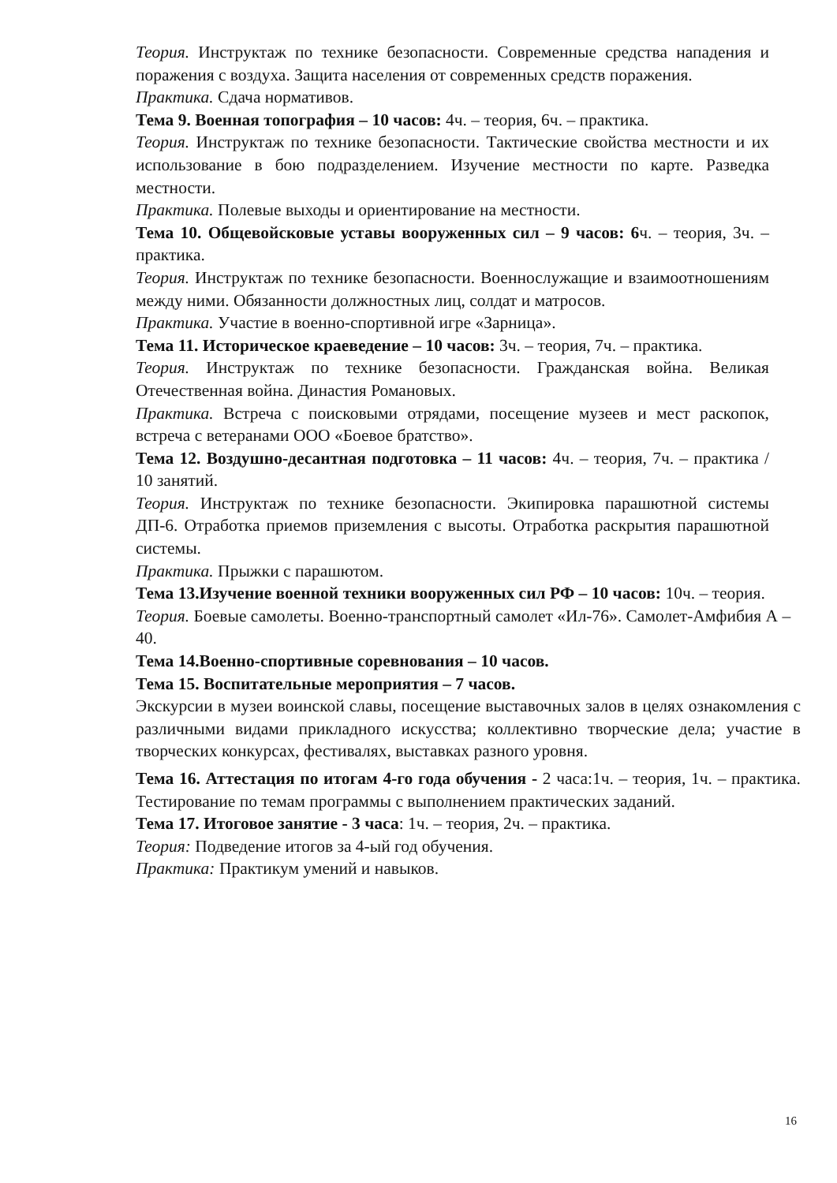Теория. Инструктаж по технике безопасности. Современные средства нападения и поражения с воздуха. Защита населения от современных средств поражения.
Практика. Сдача нормативов.
Тема 9. Военная топография – 10 часов: 4ч. – теория, 6ч. – практика.
Теория. Инструктаж по технике безопасности. Тактические свойства местности и их использование в бою подразделением. Изучение местности по карте. Разведка местности.
Практика. Полевые выходы и ориентирование на местности.
Тема 10. Общевойсковые уставы вооруженных сил – 9 часов: 6ч. – теория, 3ч. – практика.
Теория. Инструктаж по технике безопасности. Военнослужащие и взаимоотношениям между ними. Обязанности должностных лиц, солдат и матросов.
Практика. Участие в военно-спортивной игре «Зарница».
Тема 11. Историческое краеведение – 10 часов: 3ч. – теория, 7ч. – практика.
Теория. Инструктаж по технике безопасности. Гражданская война. Великая Отечественная война. Династия Романовых.
Практика. Встреча с поисковыми отрядами, посещение музеев и мест раскопок, встреча с ветеранами ООО «Боевое братство».
Тема 12. Воздушно-десантная подготовка – 11 часов: 4ч. – теория, 7ч. – практика / 10 занятий.
Теория. Инструктаж по технике безопасности. Экипировка парашютной системы ДП-6. Отработка приемов приземления с высоты. Отработка раскрытия парашютной системы.
Практика. Прыжки с парашютом.
Тема 13.Изучение военной техники вооруженных сил РФ – 10 часов: 10ч. – теория.
Теория. Боевые самолеты. Военно-транспортный самолет «Ил-76». Самолет-Амфибия А – 40.
Тема 14.Военно-спортивные соревнования – 10 часов.
Тема 15. Воспитательные мероприятия – 7 часов.
Экскурсии в музеи воинской славы, посещение выставочных залов в целях ознакомления с различными видами прикладного искусства; коллективно творческие дела; участие в творческих конкурсах, фестивалях, выставках разного уровня.
Тема 16. Аттестация по итогам 4-го года обучения - 2 часа:1ч. – теория, 1ч. – практика. Тестирование по темам программы с выполнением практических заданий.
Тема 17. Итоговое занятие - 3 часа: 1ч. – теория, 2ч. – практика.
Теория: Подведение итогов за 4-ый год обучения.
Практика: Практикум умений и навыков.
16